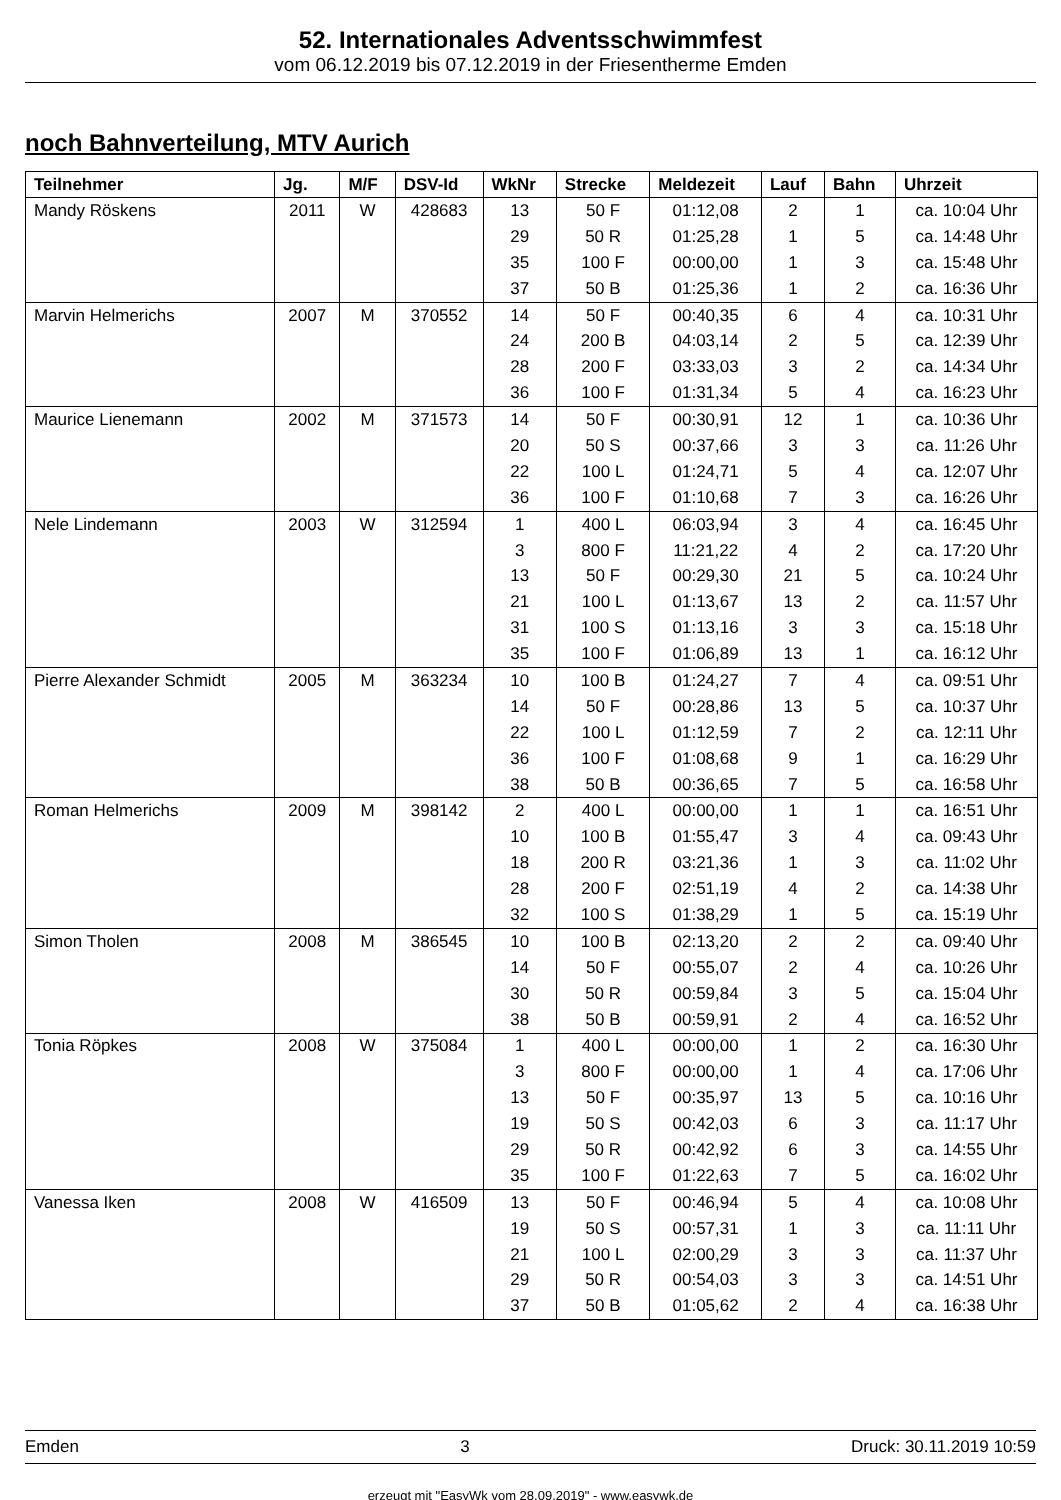52. Internationales Adventsschwimmfest
vom 06.12.2019 bis 07.12.2019 in der Friesentherme Emden
noch Bahnverteilung, MTV Aurich
| Teilnehmer | Jg. | M/F | DSV-Id | WkNr | Strecke | Meldezeit | Lauf | Bahn | Uhrzeit |
| --- | --- | --- | --- | --- | --- | --- | --- | --- | --- |
| Mandy Röskens | 2011 | W | 428683 | 13 | 50 F | 01:12,08 | 2 | 1 | ca. 10:04 Uhr |
| | | | | 29 | 50 R | 01:25,28 | 1 | 5 | ca. 14:48 Uhr |
| | | | | 35 | 100 F | 00:00,00 | 1 | 3 | ca. 15:48 Uhr |
| | | | | 37 | 50 B | 01:25,36 | 1 | 2 | ca. 16:36 Uhr |
| Marvin Helmerichs | 2007 | M | 370552 | 14 | 50 F | 00:40,35 | 6 | 4 | ca. 10:31 Uhr |
| | | | | 24 | 200 B | 04:03,14 | 2 | 5 | ca. 12:39 Uhr |
| | | | | 28 | 200 F | 03:33,03 | 3 | 2 | ca. 14:34 Uhr |
| | | | | 36 | 100 F | 01:31,34 | 5 | 4 | ca. 16:23 Uhr |
| Maurice Lienemann | 2002 | M | 371573 | 14 | 50 F | 00:30,91 | 12 | 1 | ca. 10:36 Uhr |
| | | | | 20 | 50 S | 00:37,66 | 3 | 3 | ca. 11:26 Uhr |
| | | | | 22 | 100 L | 01:24,71 | 5 | 4 | ca. 12:07 Uhr |
| | | | | 36 | 100 F | 01:10,68 | 7 | 3 | ca. 16:26 Uhr |
| Nele Lindemann | 2003 | W | 312594 | 1 | 400 L | 06:03,94 | 3 | 4 | ca. 16:45 Uhr |
| | | | | 3 | 800 F | 11:21,22 | 4 | 2 | ca. 17:20 Uhr |
| | | | | 13 | 50 F | 00:29,30 | 21 | 5 | ca. 10:24 Uhr |
| | | | | 21 | 100 L | 01:13,67 | 13 | 2 | ca. 11:57 Uhr |
| | | | | 31 | 100 S | 01:13,16 | 3 | 3 | ca. 15:18 Uhr |
| | | | | 35 | 100 F | 01:06,89 | 13 | 1 | ca. 16:12 Uhr |
| Pierre Alexander Schmidt | 2005 | M | 363234 | 10 | 100 B | 01:24,27 | 7 | 4 | ca. 09:51 Uhr |
| | | | | 14 | 50 F | 00:28,86 | 13 | 5 | ca. 10:37 Uhr |
| | | | | 22 | 100 L | 01:12,59 | 7 | 2 | ca. 12:11 Uhr |
| | | | | 36 | 100 F | 01:08,68 | 9 | 1 | ca. 16:29 Uhr |
| | | | | 38 | 50 B | 00:36,65 | 7 | 5 | ca. 16:58 Uhr |
| Roman Helmerichs | 2009 | M | 398142 | 2 | 400 L | 00:00,00 | 1 | 1 | ca. 16:51 Uhr |
| | | | | 10 | 100 B | 01:55,47 | 3 | 4 | ca. 09:43 Uhr |
| | | | | 18 | 200 R | 03:21,36 | 1 | 3 | ca. 11:02 Uhr |
| | | | | 28 | 200 F | 02:51,19 | 4 | 2 | ca. 14:38 Uhr |
| | | | | 32 | 100 S | 01:38,29 | 1 | 5 | ca. 15:19 Uhr |
| Simon Tholen | 2008 | M | 386545 | 10 | 100 B | 02:13,20 | 2 | 2 | ca. 09:40 Uhr |
| | | | | 14 | 50 F | 00:55,07 | 2 | 4 | ca. 10:26 Uhr |
| | | | | 30 | 50 R | 00:59,84 | 3 | 5 | ca. 15:04 Uhr |
| | | | | 38 | 50 B | 00:59,91 | 2 | 4 | ca. 16:52 Uhr |
| Tonia Röpkes | 2008 | W | 375084 | 1 | 400 L | 00:00,00 | 1 | 2 | ca. 16:30 Uhr |
| | | | | 3 | 800 F | 00:00,00 | 1 | 4 | ca. 17:06 Uhr |
| | | | | 13 | 50 F | 00:35,97 | 13 | 5 | ca. 10:16 Uhr |
| | | | | 19 | 50 S | 00:42,03 | 6 | 3 | ca. 11:17 Uhr |
| | | | | 29 | 50 R | 00:42,92 | 6 | 3 | ca. 14:55 Uhr |
| | | | | 35 | 100 F | 01:22,63 | 7 | 5 | ca. 16:02 Uhr |
| Vanessa Iken | 2008 | W | 416509 | 13 | 50 F | 00:46,94 | 5 | 4 | ca. 10:08 Uhr |
| | | | | 19 | 50 S | 00:57,31 | 1 | 3 | ca. 11:11 Uhr |
| | | | | 21 | 100 L | 02:00,29 | 3 | 3 | ca. 11:37 Uhr |
| | | | | 29 | 50 R | 00:54,03 | 3 | 3 | ca. 14:51 Uhr |
| | | | | 37 | 50 B | 01:05,62 | 2 | 4 | ca. 16:38 Uhr |
Emden 3 Druck: 30.11.2019 10:59
erzeugt mit "EasyWk vom 28.09.2019" - www.easywk.de